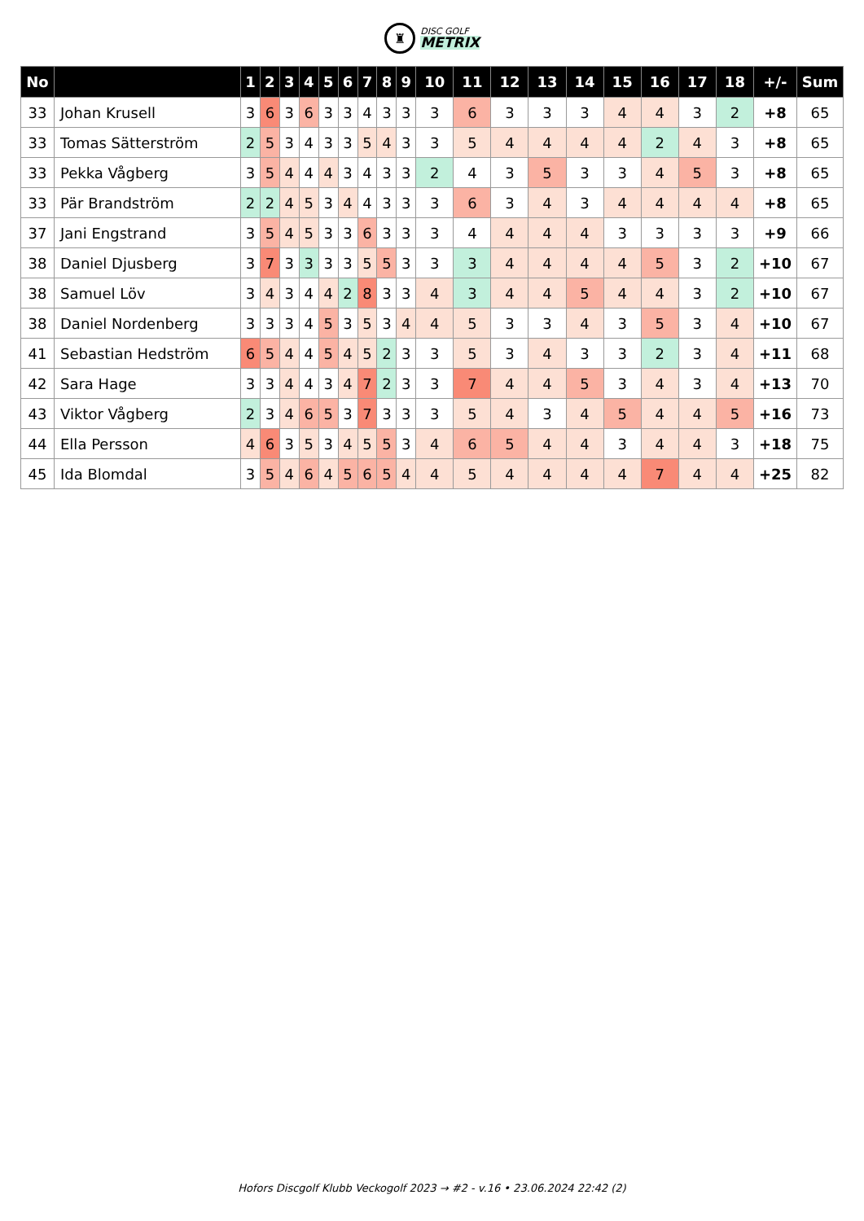♜
DISC GOLF
METRIX
| No | | 1 | 2 | 3 | 4 | 5 | 6 | 7 | 8 | 9 | 10 | 11 | 12 | 13 | 14 | 15 | 16 | 17 | 18 | +/- | Sum |
| --- | --- | --- | --- | --- | --- | --- | --- | --- | --- | --- | --- | --- | --- | --- | --- | --- | --- | --- | --- | --- | --- |
| 33 | Johan Krusell | 3 | 6 | 3 | 6 | 3 | 3 | 4 | 3 | 3 | 3 | 6 | 3 | 3 | 3 | 4 | 4 | 3 | 2 | +8 | 65 |
| 33 | Tomas Sätterström | 2 | 5 | 3 | 4 | 3 | 3 | 5 | 4 | 3 | 3 | 5 | 4 | 4 | 4 | 4 | 2 | 4 | 3 | +8 | 65 |
| 33 | Pekka Vågberg | 3 | 5 | 4 | 4 | 4 | 3 | 4 | 3 | 3 | 2 | 4 | 3 | 5 | 3 | 3 | 4 | 5 | 3 | +8 | 65 |
| 33 | Pär Brandström | 2 | 2 | 4 | 5 | 3 | 4 | 4 | 3 | 3 | 3 | 6 | 3 | 4 | 3 | 4 | 4 | 4 | 4 | +8 | 65 |
| 37 | Jani Engstrand | 3 | 5 | 4 | 5 | 3 | 3 | 6 | 3 | 3 | 3 | 4 | 4 | 4 | 4 | 3 | 3 | 3 | 3 | +9 | 66 |
| 38 | Daniel Djusberg | 3 | 7 | 3 | 3 | 3 | 3 | 5 | 5 | 3 | 3 | 3 | 4 | 4 | 4 | 4 | 5 | 3 | 2 | +10 | 67 |
| 38 | Samuel Löv | 3 | 4 | 3 | 4 | 4 | 2 | 8 | 3 | 3 | 4 | 3 | 4 | 4 | 5 | 4 | 4 | 3 | 2 | +10 | 67 |
| 38 | Daniel Nordenberg | 3 | 3 | 3 | 4 | 5 | 3 | 5 | 3 | 4 | 4 | 5 | 3 | 3 | 4 | 3 | 5 | 3 | 4 | +10 | 67 |
| 41 | Sebastian Hedström | 6 | 5 | 4 | 4 | 5 | 4 | 5 | 2 | 3 | 3 | 5 | 3 | 4 | 3 | 3 | 2 | 3 | 4 | +11 | 68 |
| 42 | Sara Hage | 3 | 3 | 4 | 4 | 3 | 4 | 7 | 2 | 3 | 3 | 7 | 4 | 4 | 5 | 3 | 4 | 3 | 4 | +13 | 70 |
| 43 | Viktor Vågberg | 2 | 3 | 4 | 6 | 5 | 3 | 7 | 3 | 3 | 3 | 5 | 4 | 3 | 4 | 5 | 4 | 4 | 5 | +16 | 73 |
| 44 | Ella Persson | 4 | 6 | 3 | 5 | 3 | 4 | 5 | 5 | 3 | 4 | 6 | 5 | 4 | 4 | 3 | 4 | 4 | 3 | +18 | 75 |
| 45 | Ida Blomdal | 3 | 5 | 4 | 6 | 4 | 5 | 6 | 5 | 4 | 4 | 5 | 4 | 4 | 4 | 4 | 7 | 4 | 4 | +25 | 82 |
Hofors Discgolf Klubb Veckogolf 2023 → #2 - v.16 • 23.06.2024 22:42 (2)